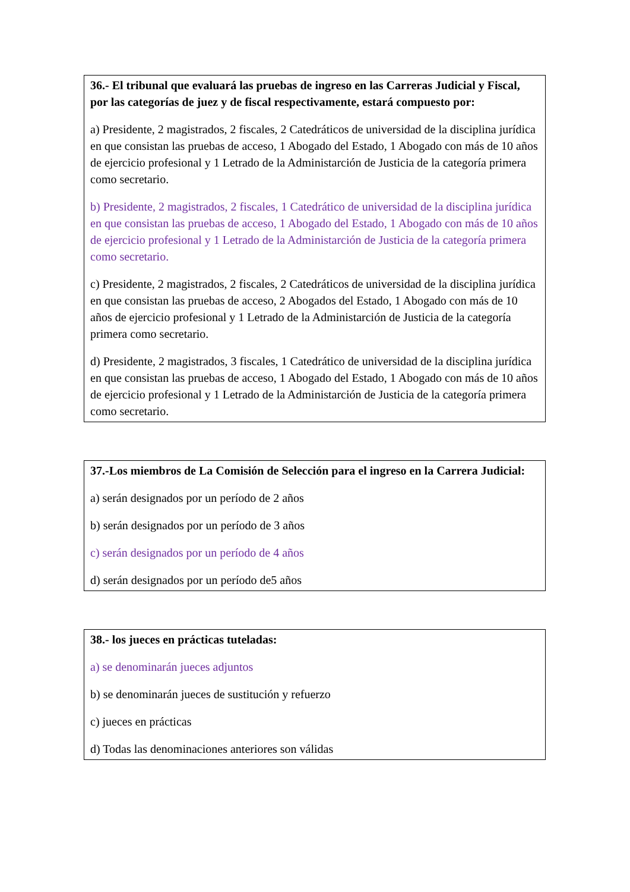36.- El tribunal que evaluará las pruebas de ingreso en las Carreras Judicial y Fiscal, por las categorías de juez y de fiscal respectivamente, estará compuesto por:
a) Presidente, 2 magistrados, 2 fiscales, 2 Catedráticos de universidad de la disciplina jurídica en que consistan las pruebas de acceso, 1 Abogado del Estado, 1 Abogado con más de 10 años de ejercicio profesional y 1 Letrado de la Administarción de Justicia de la categoría primera como secretario.
b) Presidente, 2 magistrados, 2 fiscales, 1 Catedrático de universidad de la disciplina jurídica en que consistan las pruebas de acceso, 1 Abogado del Estado, 1 Abogado con más de 10 años de ejercicio profesional y 1 Letrado de la Administarción de Justicia de la categoría primera como secretario.
c) Presidente, 2 magistrados, 2 fiscales, 2 Catedráticos de universidad de la disciplina jurídica en que consistan las pruebas de acceso, 2 Abogados del Estado, 1 Abogado con más de 10 años de ejercicio profesional y 1 Letrado de la Administarción de Justicia de la categoría primera como secretario.
d) Presidente, 2 magistrados, 3 fiscales, 1 Catedrático de universidad de la disciplina jurídica en que consistan las pruebas de acceso, 1 Abogado del Estado, 1 Abogado con más de 10 años de ejercicio profesional y 1 Letrado de la Administarción de Justicia de la categoría primera como secretario.
37.-Los miembros de La Comisión de Selección para el ingreso en la Carrera Judicial:
a) serán designados por un período de 2 años
b) serán designados por un período de 3 años
c) serán designados por un período de 4 años
d) serán designados por un período de5 años
38.- los jueces en prácticas tuteladas:
a) se denominarán jueces adjuntos
b) se denominarán jueces de sustitución y refuerzo
c) jueces en prácticas
d) Todas las denominaciones anteriores son válidas